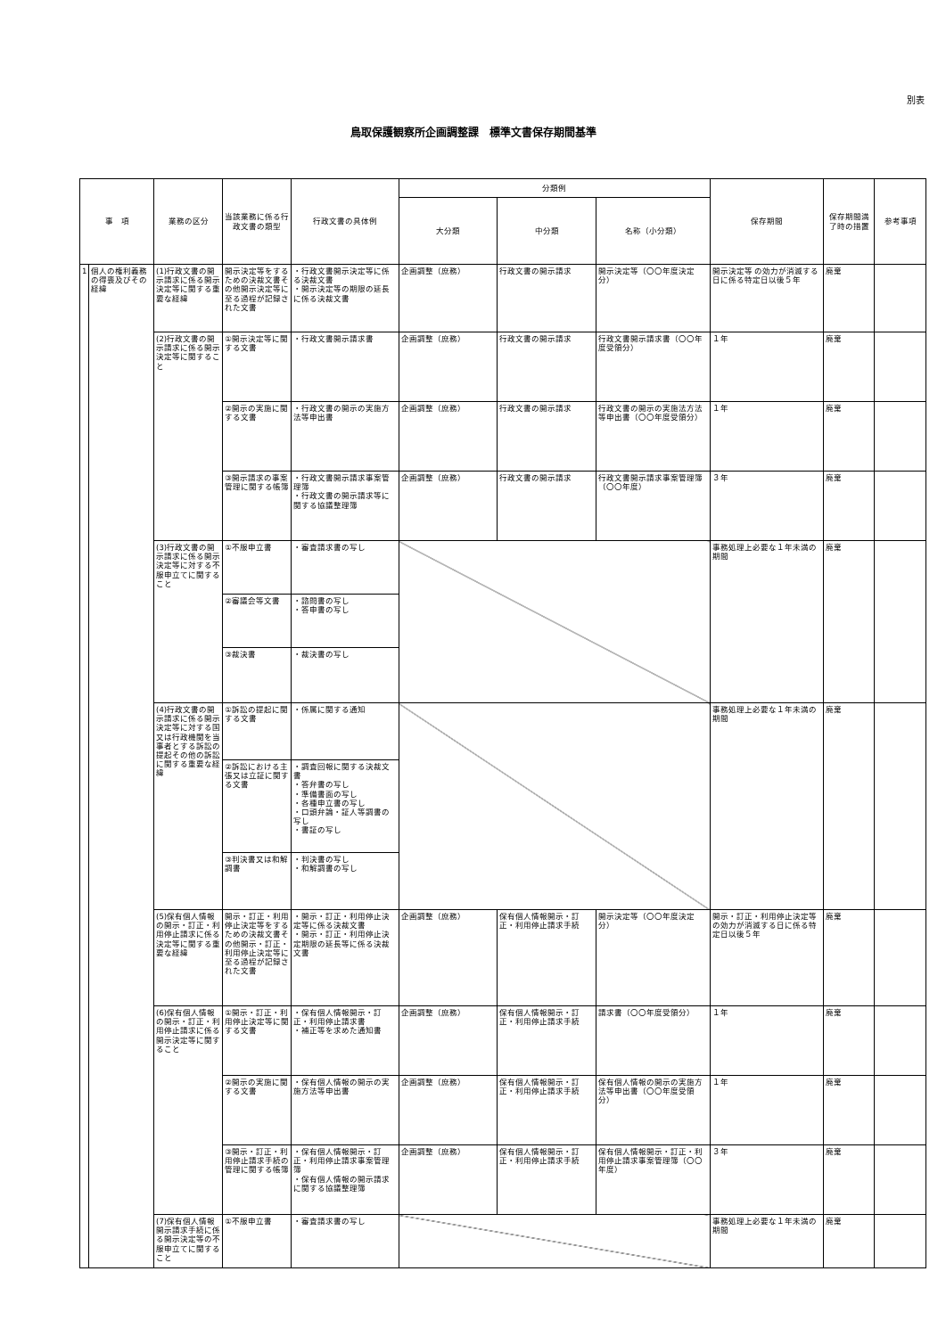別表
鳥取保護観察所企画調整課　標準文書保存期間基準
| 事 項 | | 業務の区分 | 当該業務に係る行政文書の類型 | 行政文書の具体例 | 分類例 | | | 保存期間 | 保存期間満了時の措置 | 参考事項 |
| --- | --- | --- | --- | --- | --- | --- | --- | --- | --- | --- |
| | | | | | 大分類 | 中分類 | 名称（小分類） | | | |
| 1 | 個人の権利義務の得喪及びその経緯 | (1)行政文書の開示請求に係る開示決定等に関する重要な経緯 | 開示決定等をするための決裁文書その他開示決定等に至る過程が記録された文書 | ・行政文書開示決定等に係る決裁文書 ・開示決定等の期限の延長に係る決裁文書 | 企画調整（庶務） | 行政文書の開示請求 | 開示決定等（〇〇年度決定分） | 開示決定等 の効力が消滅する日に係る特定日以後５年 | 廃棄 | |
| | | (2)行政文書の開示請求に係る開示決定等に関すること | ①開示決定等に関する文書 | ・行政文書開示請求書 | 企画調整（庶務） | 行政文書の開示請求 | 行政文書開示請求書（〇〇年度受領分） | １年 | 廃棄 | |
| | | | ②開示の実施に関する文書 | ・行政文書の開示の実施方法等申出書 | 企画調整（庶務） | 行政文書の開示請求 | 行政文書の開示の実施法方法等申出書（〇〇年度受領分） | １年 | 廃棄 | |
| | | | ③開示請求の事案管理に関する帳簿 | ・行政文書開示請求事案管理簿 ・行政文書の開示請求等に関する協議整理簿 | 企画調整（庶務） | 行政文書の開示請求 | 行政文書開示請求事案管理簿（〇〇年度） | ３年 | 廃棄 | |
| | | (3)行政文書の開示請求に係る開示決定等に対する不服申立てに関すること | ①不服申立書 | ・審査請求書の写し | | | | 事務処理上必要な１年未満の期間 | 廃棄 | |
| | | | ②審議会等文書 | ・諮問書の写し ・答申書の写し | | | | | | |
| | | | ③裁決書 | ・裁決書の写し | | | | | | |
| | | (4)行政文書の開示請求に係る開示決定等に対する国又は行政機関を当事者とする訴訟の提起その他の訴訟に関する重要な経緯 | ①訴訟の提起に関する文書 | ・係属に関する通知 | | | | 事務処理上必要な１年未満の期間 | 廃棄 | |
| | | | ②訴訟における主張又は立証に関する文書 | ・調査回報に関する決裁文書 ・答弁書の写し ・準備書面の写し ・各種申立書の写し ・口頭弁論・証人等調書の写し ・書証の写し | | | | | | |
| | | | ③判決書又は和解調書 | ・判決書の写し ・和解調書の写し | | | | | | |
| | | (5)保有個人情報の開示・訂正・利用停止請求に係る決定等に関する重要な経緯 | 開示・訂正・利用停止決定等をするための決裁文書その他開示・訂正・利用停止決定等に至る過程が記録された文書 | ・開示・訂正・利用停止決定等に係る決裁文書 ・開示・訂正・利用停止決定期限の延長等に係る決裁文書 | 企画調整（庶務） | 保有個人情報開示・訂正・利用停止請求手続 | 開示決定等（〇〇年度決定分） | 開示・訂正・利用停止決定等の効力が消滅する日に係る特定日以後５年 | 廃棄 | |
| | | (6)保有個人情報の開示・訂正・利用停止請求に係る開示決定等に関すること | ①開示・訂正・利用停止決定等に関する文書 | ・保有個人情報開示・訂正・利用停止請求書 ・補正等を求めた通知書 | 企画調整（庶務） | 保有個人情報開示・訂正・利用停止請求手続 | 請求書（〇〇年度受領分） | １年 | 廃棄 | |
| | | | ②開示の実施に関する文書 | ・保有個人情報の開示の実施方法等申出書 | 企画調整（庶務） | 保有個人情報開示・訂正・利用停止請求手続 | 保有個人情報の開示の実施方法等申出書（〇〇年度受領分） | １年 | 廃棄 | |
| | | | ③開示・訂正・利用停止請求手続の管理に関する帳簿 | ・保有個人情報開示・訂正・利用停止請求事案管理簿 ・保有個人情報の開示請求に関する協議整理簿 | 企画調整（庶務） | 保有個人情報開示・訂正・利用停止請求手続 | 保有個人情報開示・訂正・利用停止請求事案管理簿（〇〇年度） | ３年 | 廃棄 | |
| | | (7)保有個人情報開示請求手続に係る開示決定等の不服申立てに関すること | ①不服申立書 | ・審査請求書の写し | | | | 事務処理上必要な１年未満の期間 | 廃棄 | |